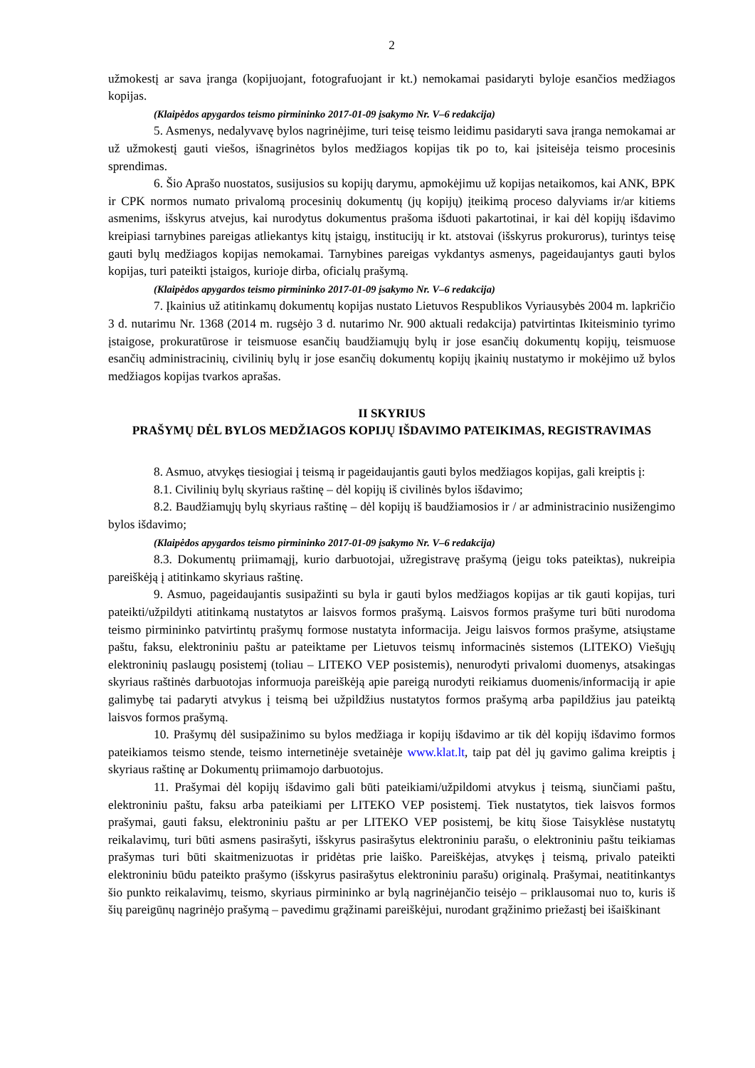2
užmokestį ar sava įranga (kopijuojant, fotografuojant ir kt.) nemokamai pasidaryti byloje esančios medžiagos kopijas.
(Klaipėdos apygardos teismo pirmininko 2017-01-09 įsakymo Nr. V–6 redakcija)
5. Asmenys, nedalyvavę bylos nagrinėjime, turi teisę teismo leidimu pasidaryti sava įranga nemokamai ar už užmokestį gauti viešos, išnagrinėtos bylos medžiagos kopijas tik po to, kai įsiteisėja teismo procesinis sprendimas.
6. Šio Aprašo nuostatos, susijusios su kopijų darymu, apmokėjimu už kopijas netaikomos, kai ANK, BPK ir CPK normos numato privalomą procesinių dokumentų (jų kopijų) įteikimą proceso dalyviams ir/ar kitiems asmenims, išskyrus atvejus, kai nurodytus dokumentus prašoma išduoti pakartotinai, ir kai dėl kopijų išdavimo kreipiasi tarnybines pareigas atliekantys kitų įstaigų, institucijų ir kt. atstovai (išskyrus prokurorus), turintys teisę gauti bylų medžiagos kopijas nemokamai. Tarnybines pareigas vykdantys asmenys, pageidaujantys gauti bylos kopijas, turi pateikti įstaigos, kurioje dirba, oficialų prašymą.
(Klaipėdos apygardos teismo pirmininko 2017-01-09 įsakymo Nr. V–6 redakcija)
7. Įkainius už atitinkamų dokumentų kopijas nustato Lietuvos Respublikos Vyriausybės 2004 m. lapkričio 3 d. nutarimu Nr. 1368 (2014 m. rugsėjo 3 d. nutarimo Nr. 900 aktuali redakcija) patvirtintas Ikiteisminio tyrimo įstaigose, prokuratūrose ir teismuose esančių baudžiamųjų bylų ir jose esančių dokumentų kopijų, teismuose esančių administracinių, civilinių bylų ir jose esančių dokumentų kopijų įkainių nustatymo ir mokėjimo už bylos medžiagos kopijas tvarkos aprašas.
II SKYRIUS
PRAŠYMŲ DĖL BYLOS MEDŽIAGOS KOPIJŲ IŠDAVIMO PATEIKIMAS, REGISTRAVIMAS
8. Asmuo, atvykęs tiesiogiai į teismą ir pageidaujantis gauti bylos medžiagos kopijas, gali kreiptis į:
8.1. Civilinių bylų skyriaus raštinę – dėl kopijų iš civilinės bylos išdavimo;
8.2. Baudžiamųjų bylų skyriaus raštinę – dėl kopijų iš baudžiamosios ir / ar administracinio nusižengimo bylos išdavimo;
(Klaipėdos apygardos teismo pirmininko 2017-01-09 įsakymo Nr. V–6 redakcija)
8.3. Dokumentų priimamąjį, kurio darbuotojai, užregistravę prašymą (jeigu toks pateiktas), nukreipia pareiškėją į atitinkamo skyriaus raštinę.
9. Asmuo, pageidaujantis susipažinti su byla ir gauti bylos medžiagos kopijas ar tik gauti kopijas, turi pateikti/užpildyti atitinkamą nustatytos ar laisvos formos prašymą. Laisvos formos prašyme turi būti nurodoma teismo pirmininko patvirtintų prašymų formose nustatyta informacija. Jeigu laisvos formos prašyme, atsiųstame paštu, faksu, elektroniniu paštu ar pateiktame per Lietuvos teismų informacinės sistemos (LITEKO) Viešųjų elektroninių paslaugų posistemį (toliau – LITEKO VEP posistemis), nenurodyti privalomi duomenys, atsakingas skyriaus raštinės darbuotojas informuoja pareiškėją apie pareigą nurodyti reikiamus duomenis/informaciją ir apie galimybę tai padaryti atvykus į teismą bei užpildžius nustatytos formos prašymą arba papildžius jau pateiktą laisvos formos prašymą.
10. Prašymų dėl susipažinimo su bylos medžiaga ir kopijų išdavimo ar tik dėl kopijų išdavimo formos pateikiamos teismo stende, teismo internetinėje svetainėje www.klat.lt, taip pat dėl jų gavimo galima kreiptis į skyriaus raštinę ar Dokumentų priimamojo darbuotojus.
11. Prašymai dėl kopijų išdavimo gali būti pateikiami/užpildomi atvykus į teismą, siunčiami paštu, elektroniniu paštu, faksu arba pateikiami per LITEKO VEP posistemį. Tiek nustatytos, tiek laisvos formos prašymai, gauti faksu, elektroniniu paštu ar per LITEKO VEP posistemį, be kitų šiose Taisyklėse nustatytų reikalavimų, turi būti asmens pasirašyti, išskyrus pasirašytus elektroniniu parašu, o elektroniniu paštu teikiamas prašymas turi būti skaitmenizuotas ir pridėtas prie laiško. Pareiškėjas, atvykęs į teismą, privalo pateikti elektroniniu būdu pateikto prašymo (išskyrus pasirašytus elektroniniu parašu) originalą. Prašymai, neatitinkantys šio punkto reikalavimų, teismo, skyriaus pirmininko ar bylą nagrinėjančio teisėjo – priklausomai nuo to, kuris iš šių pareigūnų nagrinėjo prašymą – pavedimu grąžinami pareiškėjui, nurodant grąžinimo priežastį bei išaiškinant